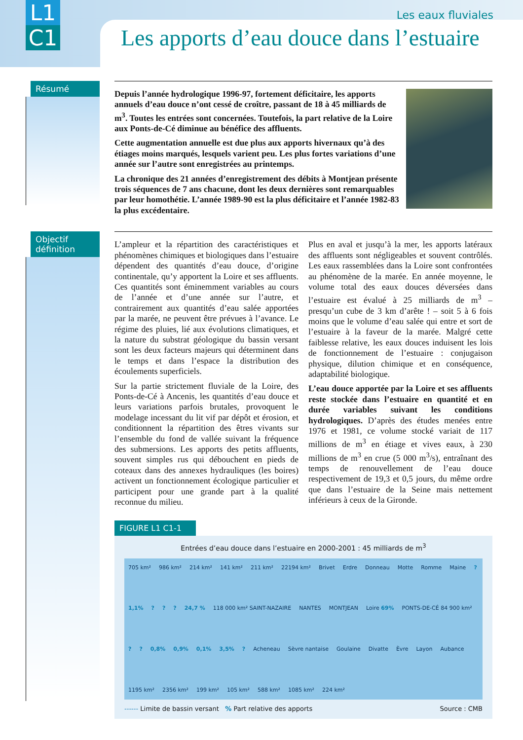L1
C1
Les eaux fluviales
Les apports d’eau douce dans l’estuaire
Résumé
Depuis l’année hydrologique 1996-97, fortement déficitaire, les apports annuels d’eau douce n’ont cessé de croître, passant de 18 à 45 milliards de m<sup>3</sup>. Toutes les entrées sont concernées. Toutefois, la part relative de la Loire aux Ponts-de-Cé diminue au bénéfice des affluents.
Cette augmentation annuelle est due plus aux apports hivernaux qu’à des étiages moins marqués, lesquels varient peu. Les plus fortes variations d’une année sur l’autre sont enregistrées au printemps.
La chronique des 21 années d’enregistrement des débits à Montjean présente trois séquences de 7 ans chacune, dont les deux dernières sont remarquables par leur homothétie. L’année 1989-90 est la plus déficitaire et l’année 1982-83 la plus excédentaire.
Objectif
définition
L’ampleur et la répartition des caractéristiques et phénomènes chimiques et biologiques dans l’estuaire dépendent des quantités d’eau douce, d’origine continentale, qu’y apportent la Loire et ses affluents. Ces quantités sont éminemment variables au cours de l’année et d’une année sur l’autre, et contrairement aux quantités d’eau salée apportées par la marée, ne peuvent être prévues à l’avance. Le régime des pluies, lié aux évolutions climatiques, et la nature du substrat géologique du bassin versant sont les deux facteurs majeurs qui déterminent dans le temps et dans l’espace la distribution des écoulements superficiels.
Sur la partie strictement fluviale de la Loire, des Ponts-de-Cé à Ancenis, les quantités d’eau douce et leurs variations parfois brutales, provoquent le modelage incessant du lit vif par dépôt et érosion, et conditionnent la répartition des êtres vivants sur l’ensemble du fond de vallée suivant la fréquence des submersions. Les apports des petits affluents, souvent simples rus qui débouchent en pieds de coteaux dans des annexes hydrauliques (les boires) activent un fonctionnement écologique particulier et participent pour une grande part à la qualité reconnue du milieu.
Plus en aval et jusqu’à la mer, les apports latéraux des affluents sont négligeables et souvent contrôlés. Les eaux rassemblées dans la Loire sont confrontées au phénomène de la marée. En année moyenne, le volume total des eaux douces déversées dans l’estuaire est évalué à 25 milliards de m<sup>3</sup> – presqu’un cube de 3 km d’arête ! – soit 5 à 6 fois moins que le volume d’eau salée qui entre et sort de l’estuaire à la faveur de la marée. Malgré cette faiblesse relative, les eaux douces induisent les lois de fonctionnement de l’estuaire : conjugaison physique, dilution chimique et en conséquence, adaptabilité biologique.
L’eau douce apportée par la Loire et ses affluents reste stockée dans l’estuaire en quantité et en durée variables suivant les conditions hydrologiques. D’après des études menées entre 1976 et 1981, ce volume stocké variait de 117 millions de m<sup>3</sup> en étiage et vives eaux, à 230 millions de m<sup>3</sup> en crue (5 000 m<sup>3</sup>/s), entraînant des temps de renouvellement de l’eau douce respectivement de 19,3 et 0,5 jours, du même ordre que dans l’estuaire de la Seine mais nettement inférieurs à ceux de la Gironde.
FIGURE L1 C1-1
Entrées d’eau douce dans l’estuaire en 2000-2001 : 45 milliards de m<sup>3</sup>
705 km² 986 km² 214 km² 141 km² 211 km² 22194 km² Brivet Erdre Donneau Motte Romme Maine ? 1,1%??? 24,7 % 118 000 km² SAINT-NAZAIRE NANTES MONTJEAN Loire 69% PONTS-DE-CÉ 84 900 km² ?? 0,8% 0,9% 0,1% 3,5%? Acheneau Sèvre nantaise Goulaine Divatte Èvre Layon Aubance 1195 km² 2356 km² 199 km² 105 km² 588 km² 1085 km² 224 km²
------ Limite de bassin versant % Part relative des apports Source : CMB